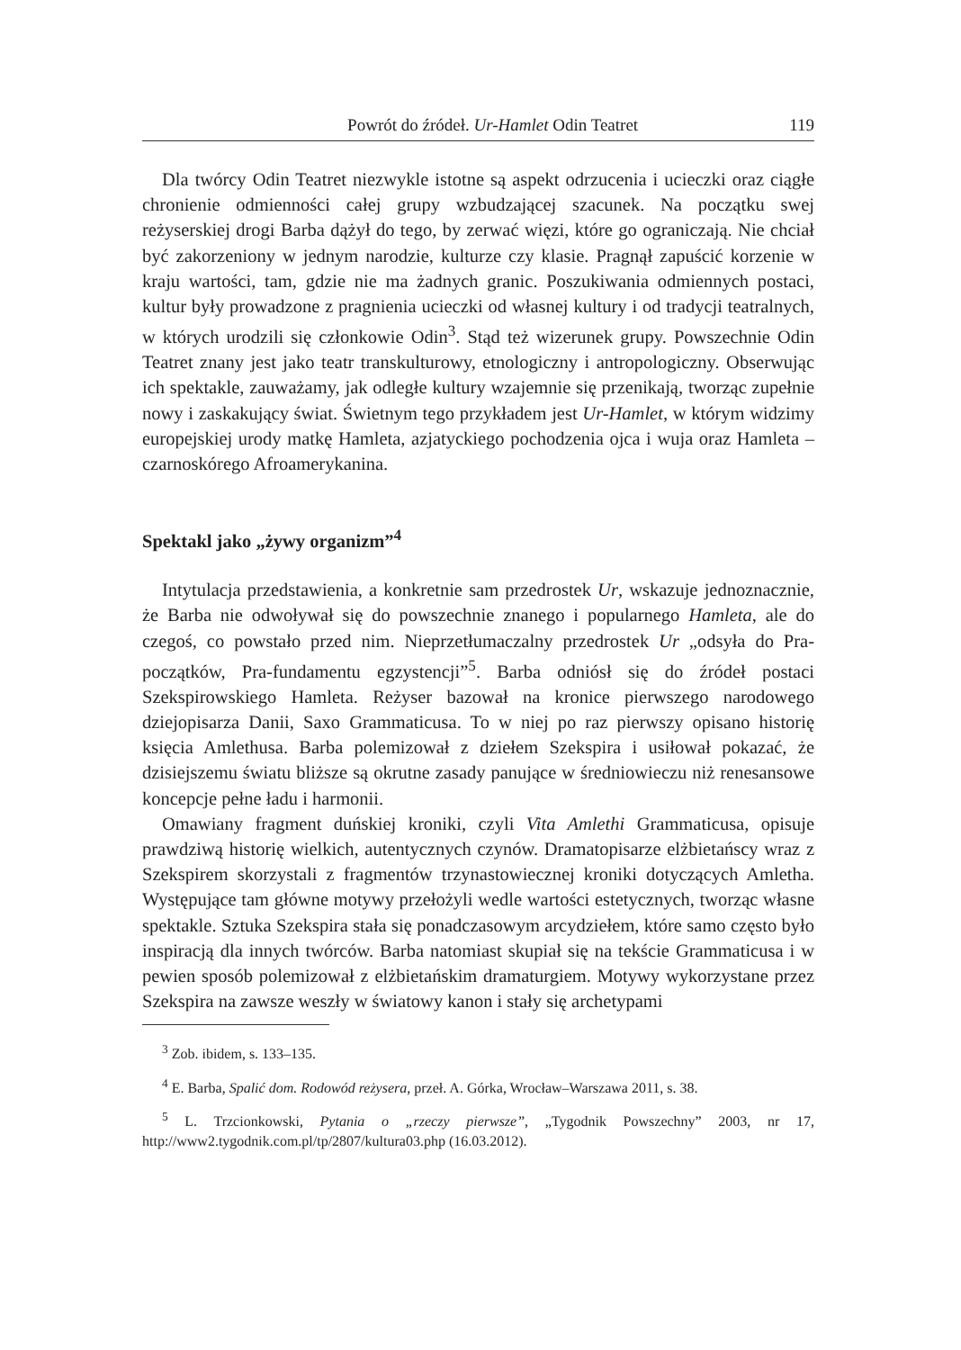Powrót do źródeł. Ur-Hamlet Odin Teatret 119
Dla twórcy Odin Teatret niezwykle istotne są aspekt odrzucenia i ucieczki oraz ciągłe chronienie odmienności całej grupy wzbudzającej szacunek. Na początku swej reżyserskiej drogi Barba dążył do tego, by zerwać więzi, które go ograniczają. Nie chciał być zakorzeniony w jednym narodzie, kulturze czy klasie. Pragnął zapuścić korzenie w kraju wartości, tam, gdzie nie ma żadnych granic. Poszukiwania odmiennych postaci, kultur były prowadzone z pragnienia ucieczki od własnej kultury i od tradycji teatralnych, w których urodzili się członkowie Odin<sup>3</sup>. Stąd też wizerunek grupy. Powszechnie Odin Teatret znany jest jako teatr transkulturowy, etnologiczny i antropologiczny. Obserwując ich spektakle, zauważamy, jak odległe kultury wzajemnie się przenikają, tworząc zupełnie nowy i zaskakujący świat. Świetnym tego przykładem jest Ur-Hamlet, w którym widzimy europejskiej urody matkę Hamleta, azjatyckiego pochodzenia ojca i wuja oraz Hamleta – czarnoskórego Afroamerykanina.
Spektakl jako „żywy organizm”<sup>4</sup>
Intytulacja przedstawienia, a konkretnie sam przedrostek Ur, wskazuje jednoznacznie, że Barba nie odwoływał się do powszechnie znanego i popularnego Hamleta, ale do czegoś, co powstało przed nim. Nieprzetłumaczalny przedrostek Ur „odsyła do Pra-początków, Pra-fundamentu egzystencji”<sup>5</sup>. Barba odniósł się do źródeł postaci Szekspirowskiego Hamleta. Reżyser bazował na kronice pierwszego narodowego dziejopisarza Danii, Saxo Grammaticusa. To w niej po raz pierwszy opisano historię księcia Amlethusa. Barba polemizował z dziełem Szekspira i usiłował pokazać, że dzisiejszemu światu bliższe są okrutne zasady panujące w średniowieczu niż renesansowe koncepcje pełne ładu i harmonii.
Omawiany fragment duńskiej kroniki, czyli Vita Amlethi Grammaticusa, opisuje prawdziwą historię wielkich, autentycznych czynów. Dramatopisarze elżbietańscy wraz z Szekspirem skorzystali z fragmentów trzynastowiecznej kroniki dotyczących Amletha. Występujące tam główne motywy przełożyli wedle wartości estetycznych, tworząc własne spektakle. Sztuka Szekspira stała się ponadczasowym arcydziełem, które samo często było inspiracją dla innych twórców. Barba natomiast skupiał się na tekście Grammaticusa i w pewien sposób polemizował z elżbietańskim dramaturgiem. Motywy wykorzystane przez Szekspira na zawsze weszły w światowy kanon i stały się archetypami
<sup>3</sup> Zob. ibidem, s. 133–135.
<sup>4</sup> E. Barba, Spalić dom. Rodowód reżysera, przeł. A. Górka, Wrocław–Warszawa 2011, s. 38.
<sup>5</sup> L. Trzcionkowski, Pytania o „rzeczy pierwsze”, „Tygodnik Powszechny” 2003, nr 17, http://www2.tygodnik.com.pl/tp/2807/kultura03.php (16.03.2012).